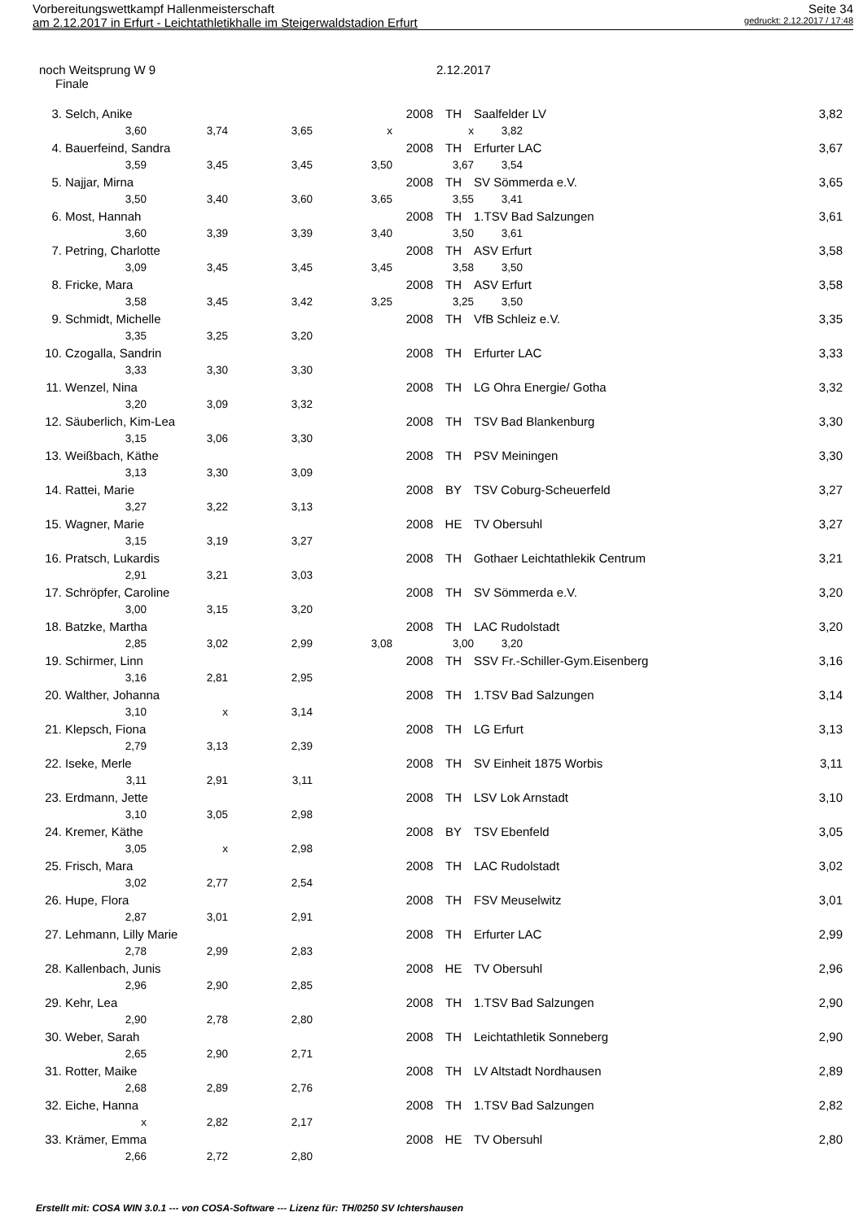Vorbereitungswettkampf Hallenmeisterschaft Seite 34
am 2.12.2017 in Erfurt - Leichtathletikhalle im Steigerwaldstadion Erfurt gedruckt: 2.12.2017 / 17:48
noch Weitsprung W 9 2.12.2017
Finale
| 3. | Selch, Anike | | | | 2008 | TH | Saalfelder LV | 3,82 |
| | 3,60 | 3,74 | 3,65 | x | | x | 3,82 | |
| 4. | Bauerfeind, Sandra | | | | 2008 | TH | Erfurter LAC | 3,67 |
| | 3,59 | 3,45 | 3,45 | 3,50 | | 3,67 | 3,54 | |
| 5. | Najjar, Mirna | | | | 2008 | TH | SV Sömmerda e.V. | 3,65 |
| | 3,50 | 3,40 | 3,60 | 3,65 | | 3,55 | 3,41 | |
| 6. | Most, Hannah | | | | 2008 | TH | 1.TSV Bad Salzungen | 3,61 |
| | 3,60 | 3,39 | 3,39 | 3,40 | | 3,50 | 3,61 | |
| 7. | Petring, Charlotte | | | | 2008 | TH | ASV Erfurt | 3,58 |
| | 3,09 | 3,45 | 3,45 | 3,45 | | 3,58 | 3,50 | |
| 8. | Fricke, Mara | | | | 2008 | TH | ASV Erfurt | 3,58 |
| | 3,58 | 3,45 | 3,42 | 3,25 | | 3,25 | 3,50 | |
| 9. | Schmidt, Michelle | | | | 2008 | TH | VfB Schleiz e.V. | 3,35 |
| | 3,35 | 3,25 | 3,20 | | | | | |
| 10. | Czogalla, Sandrin | | | | 2008 | TH | Erfurter LAC | 3,33 |
| | 3,33 | 3,30 | 3,30 | | | | | |
| 11. | Wenzel, Nina | | | | 2008 | TH | LG Ohra Energie/ Gotha | 3,32 |
| | 3,20 | 3,09 | 3,32 | | | | | |
| 12. | Säuberlich, Kim-Lea | | | | 2008 | TH | TSV Bad Blankenburg | 3,30 |
| | 3,15 | 3,06 | 3,30 | | | | | |
| 13. | Weißbach, Käthe | | | | 2008 | TH | PSV Meiningen | 3,30 |
| | 3,13 | 3,30 | 3,09 | | | | | |
| 14. | Rattei, Marie | | | | 2008 | BY | TSV Coburg-Scheuerfeld | 3,27 |
| | 3,27 | 3,22 | 3,13 | | | | | |
| 15. | Wagner, Marie | | | | 2008 | HE | TV Obersuhl | 3,27 |
| | 3,15 | 3,19 | 3,27 | | | | | |
| 16. | Pratsch, Lukardis | | | | 2008 | TH | Gothaer Leichtathlekik Centrum | 3,21 |
| | 2,91 | 3,21 | 3,03 | | | | | |
| 17. | Schröpfer, Caroline | | | | 2008 | TH | SV Sömmerda e.V. | 3,20 |
| | 3,00 | 3,15 | 3,20 | | | | | |
| 18. | Batzke, Martha | | | | 2008 | TH | LAC Rudolstadt | 3,20 |
| | 2,85 | 3,02 | 2,99 | 3,08 | | 3,00 | 3,20 | |
| 19. | Schirmer, Linn | | | | 2008 | TH | SSV Fr.-Schiller-Gym.Eisenberg | 3,16 |
| | 3,16 | 2,81 | 2,95 | | | | | |
| 20. | Walther, Johanna | | | | 2008 | TH | 1.TSV Bad Salzungen | 3,14 |
| | 3,10 | x | 3,14 | | | | | |
| 21. | Klepsch, Fiona | | | | 2008 | TH | LG Erfurt | 3,13 |
| | 2,79 | 3,13 | 2,39 | | | | | |
| 22. | Iseke, Merle | | | | 2008 | TH | SV Einheit 1875 Worbis | 3,11 |
| | 3,11 | 2,91 | 3,11 | | | | | |
| 23. | Erdmann, Jette | | | | 2008 | TH | LSV Lok Arnstadt | 3,10 |
| | 3,10 | 3,05 | 2,98 | | | | | |
| 24. | Kremer, Käthe | | | | 2008 | BY | TSV Ebenfeld | 3,05 |
| | 3,05 | x | 2,98 | | | | | |
| 25. | Frisch, Mara | | | | 2008 | TH | LAC Rudolstadt | 3,02 |
| | 3,02 | 2,77 | 2,54 | | | | | |
| 26. | Hupe, Flora | | | | 2008 | TH | FSV Meuselwitz | 3,01 |
| | 2,87 | 3,01 | 2,91 | | | | | |
| 27. | Lehmann, Lilly Marie | | | | 2008 | TH | Erfurter LAC | 2,99 |
| | 2,78 | 2,99 | 2,83 | | | | | |
| 28. | Kallenbach, Junis | | | | 2008 | HE | TV Obersuhl | 2,96 |
| | 2,96 | 2,90 | 2,85 | | | | | |
| 29. | Kehr, Lea | | | | 2008 | TH | 1.TSV Bad Salzungen | 2,90 |
| | 2,90 | 2,78 | 2,80 | | | | | |
| 30. | Weber, Sarah | | | | 2008 | TH | Leichtathletik Sonneberg | 2,90 |
| | 2,65 | 2,90 | 2,71 | | | | | |
| 31. | Rotter, Maike | | | | 2008 | TH | LV Altstadt Nordhausen | 2,89 |
| | 2,68 | 2,89 | 2,76 | | | | | |
| 32. | Eiche, Hanna | | | | 2008 | TH | 1.TSV Bad Salzungen | 2,82 |
| | x | 2,82 | 2,17 | | | | | |
| 33. | Krämer, Emma | | | | 2008 | HE | TV Obersuhl | 2,80 |
| | 2,66 | 2,72 | 2,80 | | | | | |
Erstellt mit: COSA WIN 3.0.1 --- von COSA-Software --- Lizenz für: TH/0250 SV Ichtershausen